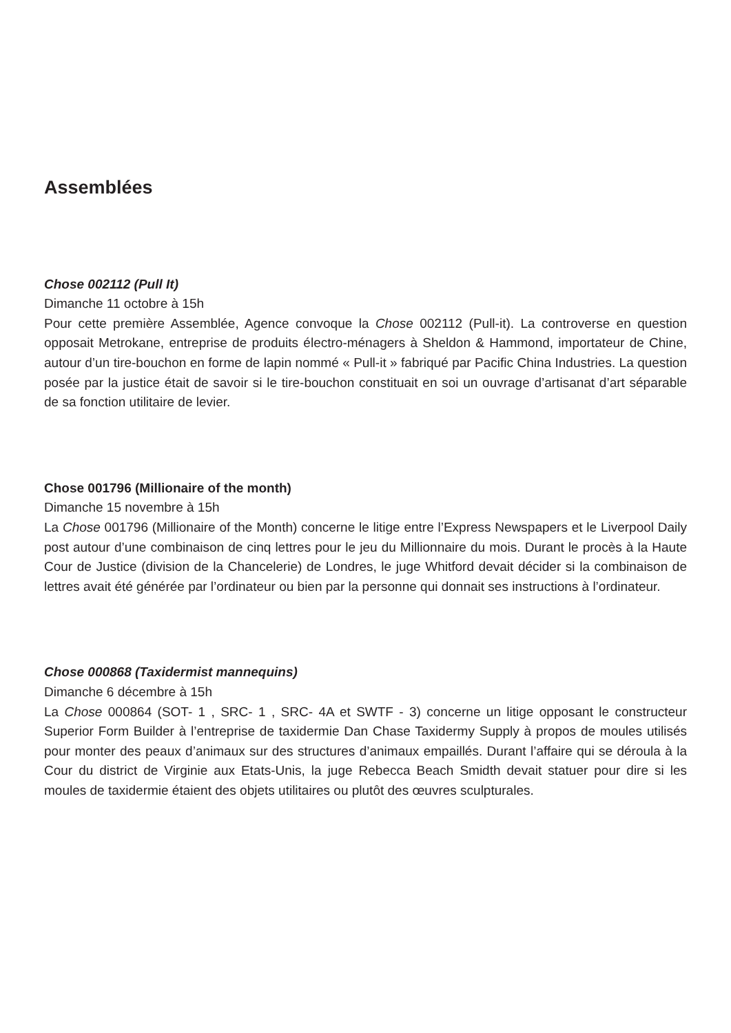Assemblées
Chose 002112 (Pull It)
Dimanche 11 octobre à 15h
Pour cette première Assemblée, Agence convoque la Chose 002112 (Pull-it). La controverse en question opposait Metrokane, entreprise de produits électro-ménagers à Sheldon & Hammond, importateur de Chine, autour d’un tire-bouchon en forme de lapin nommé « Pull-it » fabriqué par Pacific China Industries. La question posée par la justice était de savoir si le tire-bouchon constituait en soi un ouvrage d’artisanat d’art séparable de sa fonction utilitaire de levier.
Chose 001796 (Millionaire of the month)
Dimanche 15 novembre à 15h
La Chose 001796 (Millionaire of the Month) concerne le litige entre l’Express Newspapers et le Liverpool Daily post autour d’une combinaison de cinq lettres pour le jeu du Millionnaire du mois. Durant le procès à la Haute Cour de Justice (division de la Chancelerie) de Londres, le juge Whitford devait décider si la combinaison de lettres avait été générée par l’ordinateur ou bien par la personne qui donnait ses instructions à l’ordinateur.
Chose 000868 (Taxidermist mannequins)
Dimanche 6 décembre à 15h
La Chose 000864 (SOT- 1 , SRC- 1 , SRC- 4A et SWTF - 3) concerne un litige opposant le constructeur Superior Form Builder à l’entreprise de taxidermie Dan Chase Taxidermy Supply à propos de moules utilisés pour monter des peaux d’animaux sur des structures d’animaux empaillés. Durant l’affaire qui se déroula à la Cour du district de Virginie aux Etats-Unis, la juge Rebecca Beach Smidth devait statuer pour dire si les moules de taxidermie étaient des objets utilitaires ou plutôt des œuvres sculpturales.